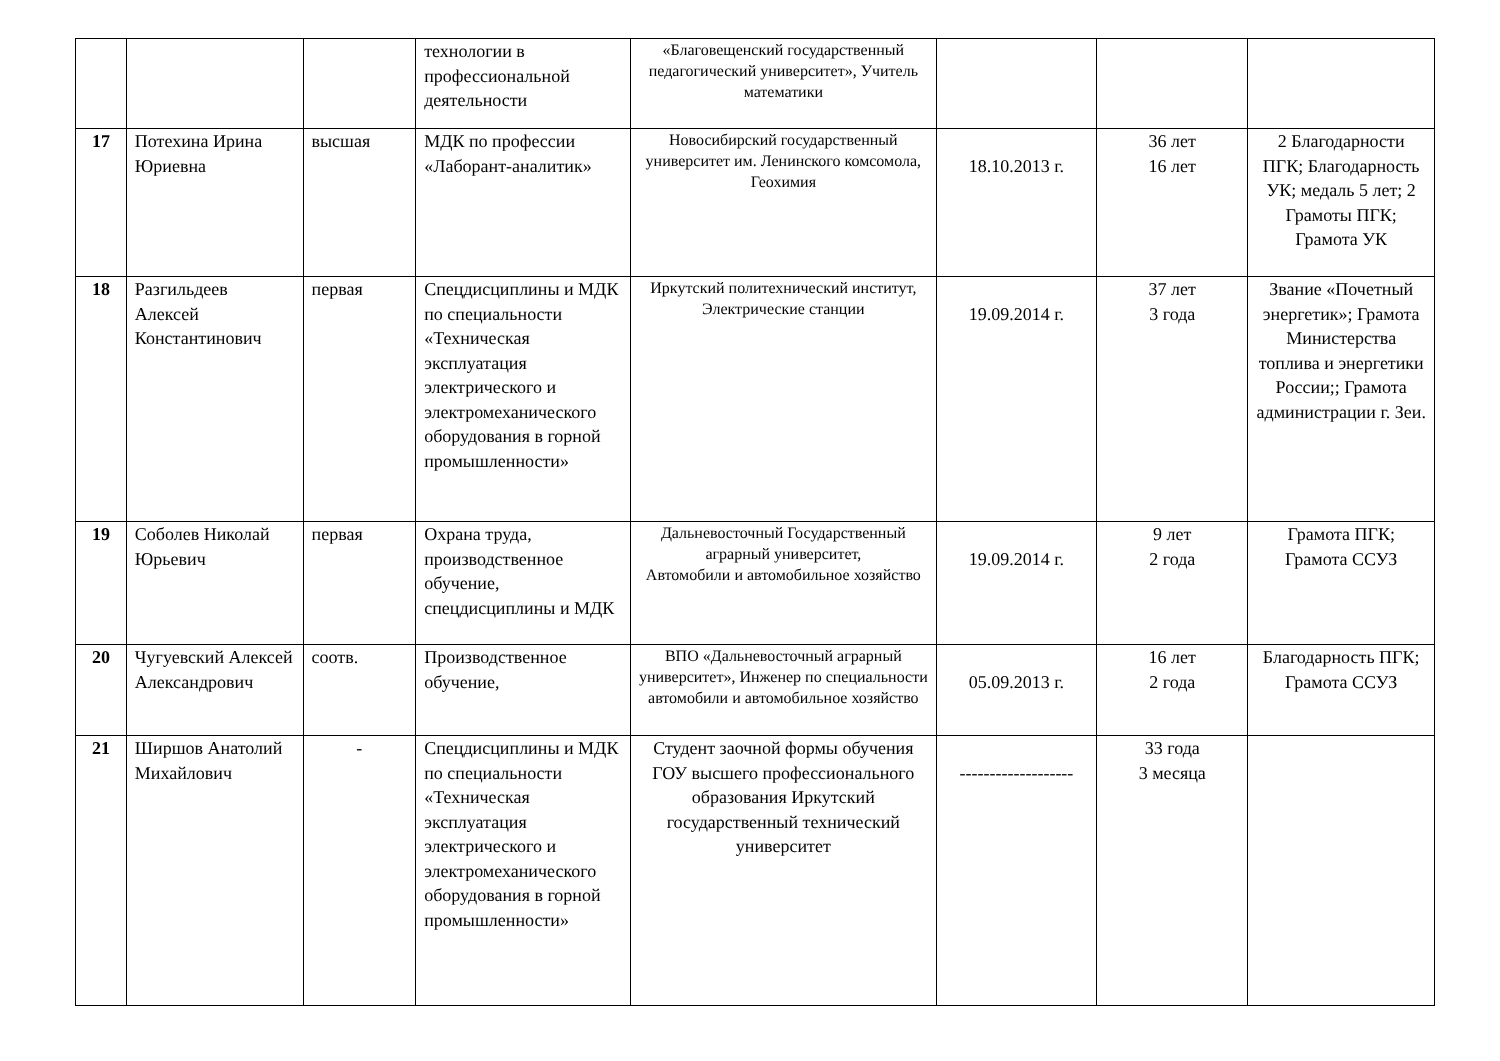| | | | технологии в профессиональной деятельности | «Благовещенский государственный педагогический университет», Учитель математики | | | |
| 17 | Потехина Ирина Юриевна | высшая | МДК по профессии «Лаборант-аналитик» | Новосибирский государственный университет им. Ленинского комсомола, Геохимия | 18.10.2013 г. | 36 лет 16 лет | 2 Благодарности ПГК; Благодарность УК; медаль 5 лет; 2 Грамоты ПГК; Грамота УК |
| 18 | Разгильдеев Алексей Константинович | первая | Спецдисциплины и МДК по специальности «Техническая эксплуатация электрического и электромеханического оборудования в горной промышленности» | Иркутский политехнический институт, Электрические станции | 19.09.2014 г. | 37 лет 3 года | Звание «Почетный энергетик»; Грамота Министерства топлива и энергетики России;; Грамота администрации г. Зеи. |
| 19 | Соболев Николай Юрьевич | первая | Охрана труда, производственное обучение, спецдисциплины и МДК | Дальневосточный Государственный аграрный университет, Автомобили и автомобильное хозяйство | 19.09.2014 г. | 9 лет 2 года | Грамота ПГК; Грамота ССУЗ |
| 20 | Чугуевский Алексей Александрович | соотв. | Производственное обучение, | ВПО «Дальневосточный аграрный университет», Инженер по специальности автомобили и автомобильное хозяйство | 05.09.2013 г. | 16 лет 2 года | Благодарность ПГК; Грамота ССУЗ |
| 21 | Ширшов Анатолий Михайлович | - | Спецдисциплины и МДК по специальности «Техническая эксплуатация электрического и электромеханического оборудования в горной промышленности» | Студент заочной формы обучения ГОУ высшего профессионального образования Иркутский государственный технический университет | ------------------- | 33 года 3 месяца | |